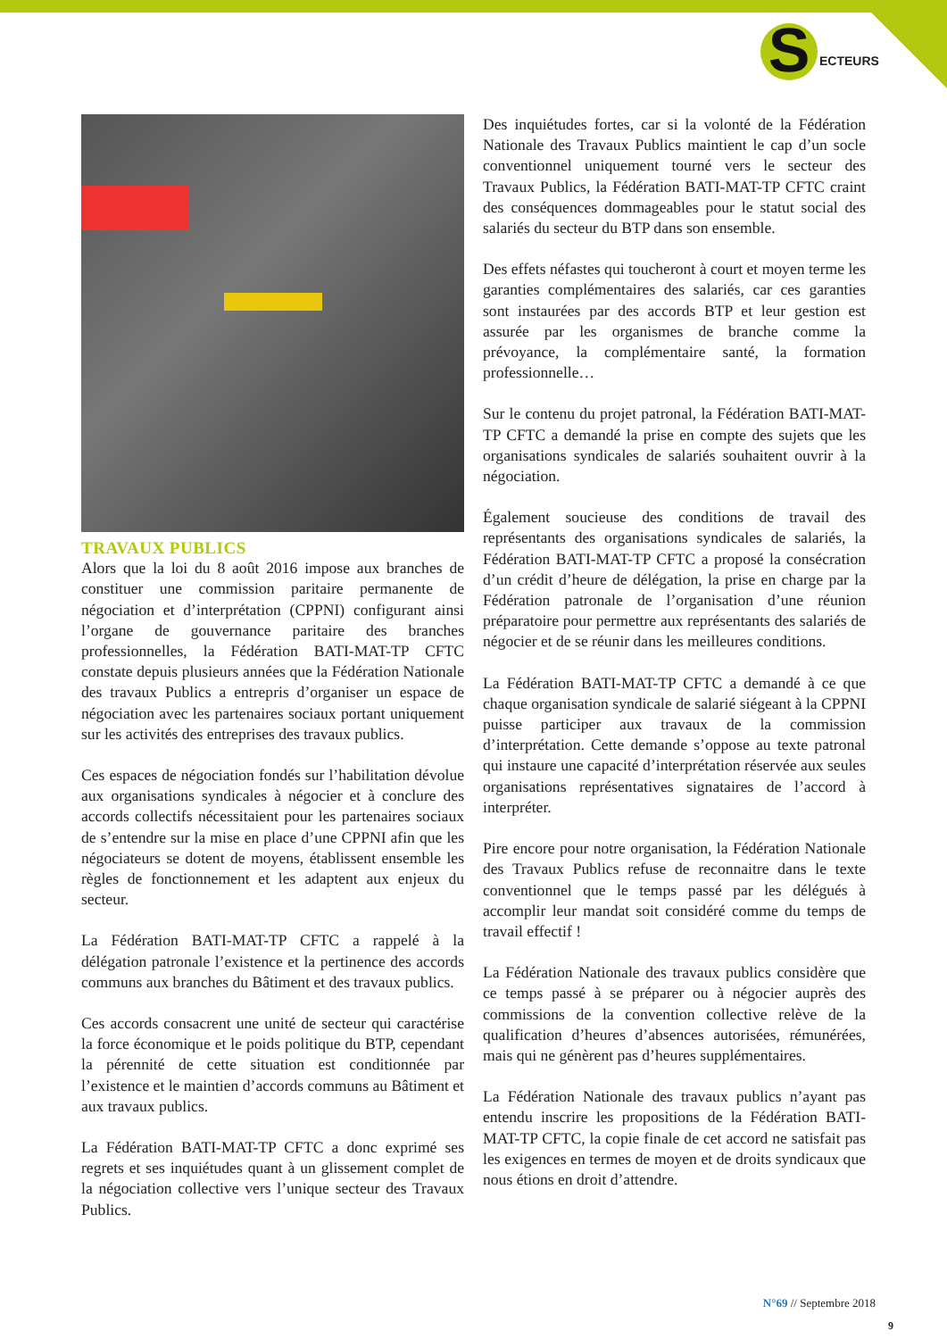S
ECTEURS
TRAVAUX PUBLICS
Alors que la loi du 8 août 2016 impose aux branches de constituer une commission paritaire permanente de négociation et d’interprétation (CPPNI) configurant ainsi l’organe de gouvernance paritaire des branches professionnelles, la Fédération BATI-MAT-TP CFTC constate depuis plusieurs années que la Fédération Nationale des travaux Publics a entrepris d’organiser un espace de négociation avec les partenaires sociaux portant uniquement sur les activités des entreprises des travaux publics.
Ces espaces de négociation fondés sur l’habilitation dévolue aux organisations syndicales à négocier et à conclure des accords collectifs nécessitaient pour les partenaires sociaux de s’entendre sur la mise en place d’une CPPNI afin que les négociateurs se dotent de moyens, établissent ensemble les règles de fonctionnement et les adaptent aux enjeux du secteur.
La Fédération BATI-MAT-TP CFTC a rappelé à la délégation patronale l’existence et la pertinence des accords communs aux branches du Bâtiment et des travaux publics.
Ces accords consacrent une unité de secteur qui caractérise la force économique et le poids politique du BTP, cependant la pérennité de cette situation est conditionnée par l’existence et le maintien d’accords communs au Bâtiment et aux travaux publics.
La Fédération BATI-MAT-TP CFTC a donc exprimé ses regrets et ses inquiétudes quant à un glissement complet de la négociation collective vers l’unique secteur des Travaux Publics.
Des inquiétudes fortes, car si la volonté de la Fédération Nationale des Travaux Publics maintient le cap d’un socle conventionnel uniquement tourné vers le secteur des Travaux Publics, la Fédération BATI-MAT-TP CFTC craint des conséquences dommageables pour le statut social des salariés du secteur du BTP dans son ensemble.
Des effets néfastes qui toucheront à court et moyen terme les garanties complémentaires des salariés, car ces garanties sont instaurées par des accords BTP et leur gestion est assurée par les organismes de branche comme la prévoyance, la complémentaire santé, la formation professionnelle…
Sur le contenu du projet patronal, la Fédération BATI-MAT-TP CFTC a demandé la prise en compte des sujets que les organisations syndicales de salariés souhaitent ouvrir à la négociation.
Également soucieuse des conditions de travail des représentants des organisations syndicales de salariés, la Fédération BATI-MAT-TP CFTC a proposé la consécration d’un crédit d’heure de délégation, la prise en charge par la Fédération patronale de l’organisation d’une réunion préparatoire pour permettre aux représentants des salariés de négocier et de se réunir dans les meilleures conditions.
La Fédération BATI-MAT-TP CFTC a demandé à ce que chaque organisation syndicale de salarié siégeant à la CPPNI puisse participer aux travaux de la commission d’interprétation. Cette demande s’oppose au texte patronal qui instaure une capacité d’interprétation réservée aux seules organisations représentatives signataires de l’accord à interpréter.
Pire encore pour notre organisation, la Fédération Nationale des Travaux Publics refuse de reconnaitre dans le texte conventionnel que le temps passé par les délégués à accomplir leur mandat soit considéré comme du temps de travail effectif !
La Fédération Nationale des travaux publics considère que ce temps passé à se préparer ou à négocier auprès des commissions de la convention collective relève de la qualification d’heures d’absences autorisées, rémunérées, mais qui ne génèrent pas d’heures supplémentaires.
La Fédération Nationale des travaux publics n’ayant pas entendu inscrire les propositions de la Fédération BATI-MAT-TP CFTC, la copie finale de cet accord ne satisfait pas les exigences en termes de moyen et de droits syndicaux que nous étions en droit d’attendre.
N°69 // Septembre 2018
9